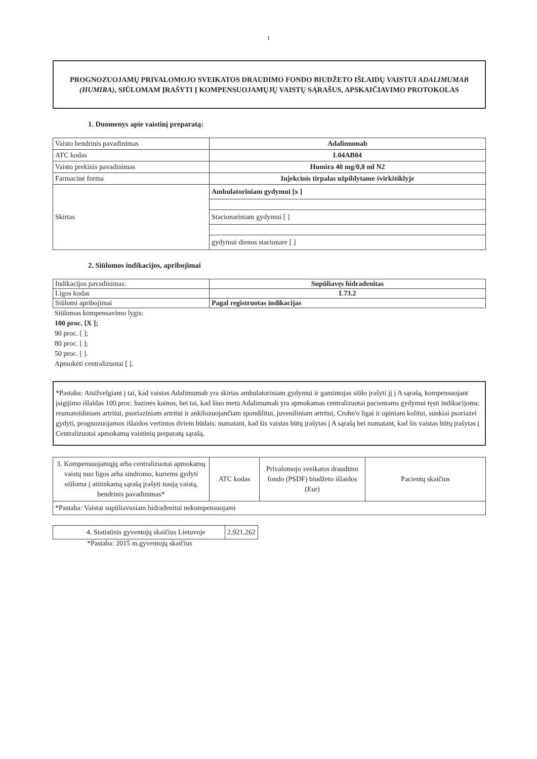1
PROGNOZUOJAMŲ PRIVALOMOJO SVEIKATOS DRAUDIMO FONDO BIUDŽETO IŠLAIDŲ VAISTUI ADALIMUMAB (HUMIRA), SIŪLOMAM ĮRAŠYTI Į KOMPENSUOJAMŲJŲ VAISTŲ SĄRAŠUS, APSKAIČIAVIMO PROTOKOLAS
1. Duomenys apie vaistinį preparatą:
| Vaisto bendrinis pavadinimas | Adalimumab |
| ATC kodas | L04AB04 |
| Vaisto prekinis pavadinimas | Humira 40 mg/0,8 ml N2 |
| Farmacinė forma | Injekcinis tirpalas užpildytame švirkštiklyje |
| Skirtas | Ambulatoriniam gydymui [x ] |
| | Stacionariniam gydymui [ ] |
| | gydymui dienos stacionare [ ] |
2. Siūlomos indikacijos, apribojimai
| Indikacijos pavadinimas: | Supūliavęs hidradenitas |
| Ligos kodas | L73.2 |
| Siūlomi apribojimai | Pagal registruotas indikacijas |
Siūlomas kompensavimo lygis:
100 proc. [X ];
90 proc. [ ];
80 proc. [ ];
50 proc. [ ].
Apmokėti centralizuotai [ ].
*Pastaba: Atsižvelgiant į tai, kad vaistas Adalimumab yra skirtas ambulatoriniam gydymui ir gamintojas siūlo įrašyti jį į A sąrašą, kompensuojant įsigijimo išlaidas 100 proc. bazinės kainos, bei tai, kad šiuo metu Adalimumab yra apmokamas centralizuotai pacientams gydymui tęsti indikacijoms: reumatoidiniam artritui, psoriaziniam artritui ir ankilozuojančiam spondilitui, juveniliniam artritui, Crohn'o ligai ir opiniam kolitui, sunkiai psoriazei gydyti, prognozuojamos išlaidos vertintos dviem būdais: numatant, kad šis vaistas būtų įrašytas į A sąrašą bei numatant, kad šis vaistas būtų įrašytas į Centralizuotai apmokamų vaistinių preparatų sąrašą.
| 3. Kompensuojamųjų arba centralizuotai apmokamų vaistų nuo ligos arba sindromo, kuriems gydyti siūloma į atitinkamą sąrašą įrašyti naują vaistą, bendrinis pavadinimas* | ATC kodas | Privalomojo sveikatos draudimo fondo (PSDF) biudžeto išlaidos (Eur) | Pacientų skaičius |
| *Pastaba: Vaistai supūliavusiam hidradenitui nekompensuojami | | | |
| 4. Statistinis gyventojų skaičius Lietuvoje | 2.921.262 |
*Pastaba: 2015 m.gyventojų skaičius